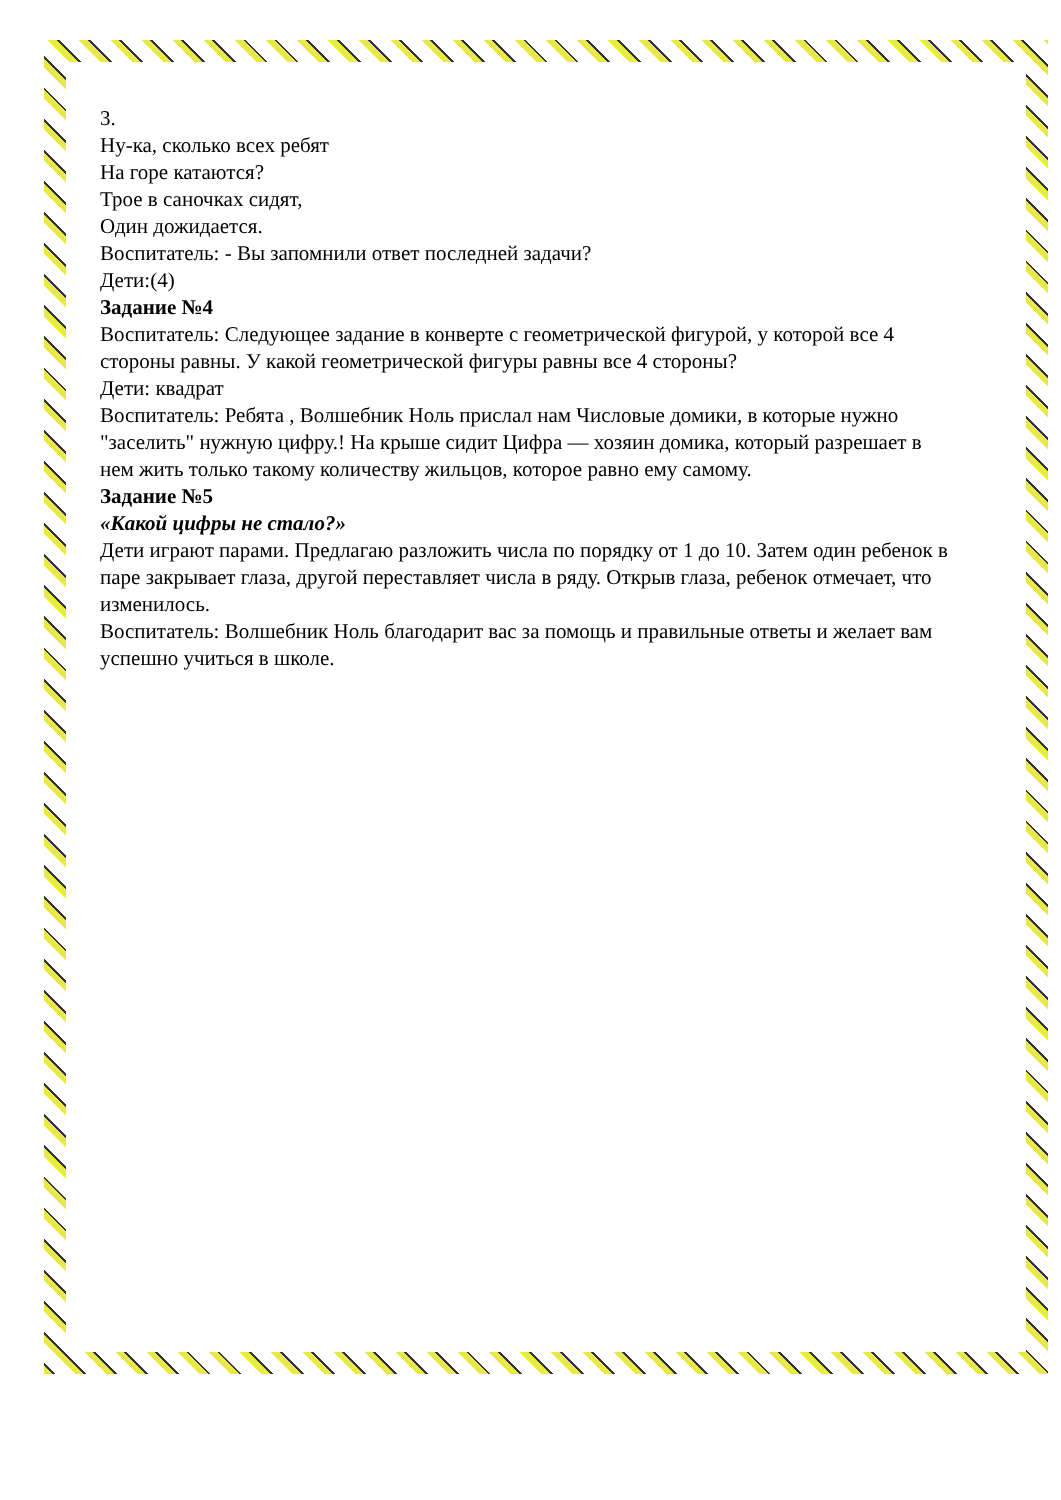3.
Ну-ка, сколько всех ребят
На горе катаются?
Трое в саночках сидят,
Один дожидается.
Воспитатель: - Вы запомнили ответ последней задачи?
Дети:(4)
Задание №4
Воспитатель: Следующее задание в конверте с геометрической фигурой, у которой все 4 стороны равны. У какой геометрической фигуры равны все 4 стороны?
Дети: квадрат
Воспитатель: Ребята , Волшебник Ноль прислал нам Числовые домики, в которые нужно "заселить" нужную цифру.! На крыше сидит Цифра — хозяин домика, который разрешает в нем жить только такому количеству жильцов, которое равно ему самому.
Задание №5
«Какой цифры не стало?»
Дети играют парами. Предлагаю разложить числа по порядку от 1 до 10. Затем один ребенок в паре закрывает глаза, другой переставляет числа в ряду. Открыв глаза, ребенок отмечает, что изменилось.
Воспитатель: Волшебник Ноль благодарит вас за помощь и правильные ответы и желает вам успешно учиться в школе.